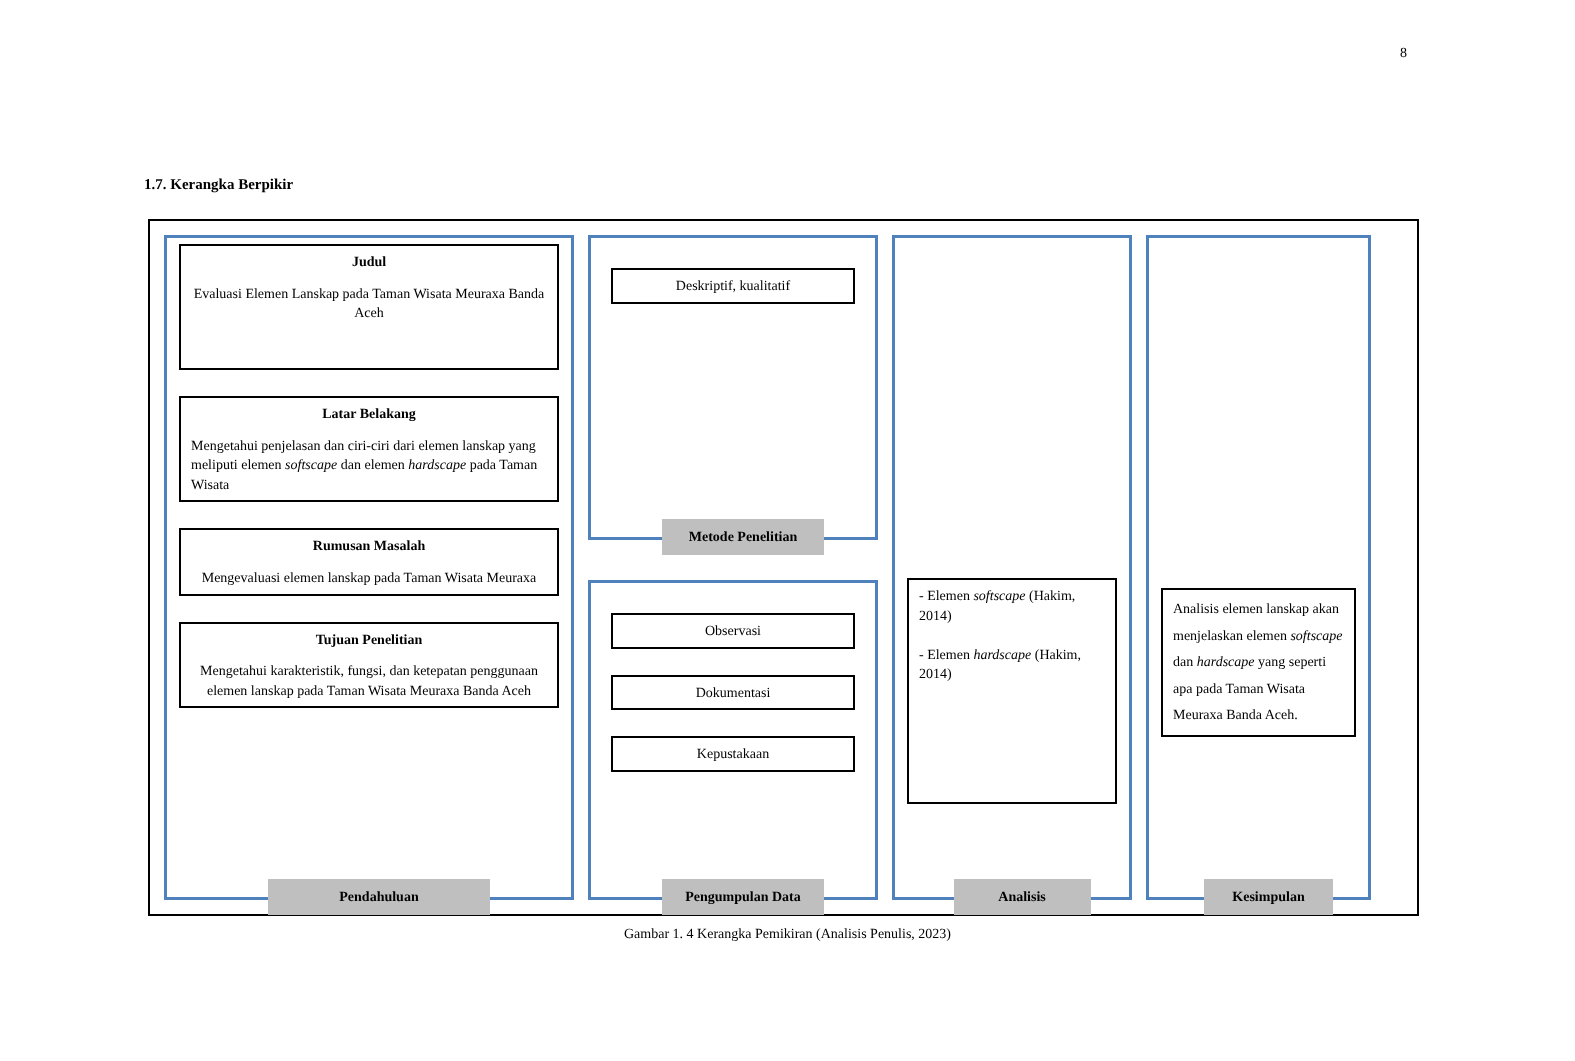8
1.7. Kerangka Berpikir
Judul
Evaluasi Elemen Lanskap pada Taman Wisata Meuraxa Banda Aceh
Latar Belakang
Mengetahui penjelasan dan ciri-ciri dari elemen lanskap yang meliputi elemen softscape dan elemen hardscape pada Taman Wisata
Rumusan Masalah
Mengevaluasi elemen lanskap pada Taman Wisata Meuraxa
Tujuan Penelitian
Mengetahui karakteristik, fungsi, dan ketepatan penggunaan elemen lanskap pada Taman Wisata Meuraxa Banda Aceh
Pendahuluan
Deskriptif, kualitatif
Metode Penelitian
Observasi
Dokumentasi
Kepustakaan
Pengumpulan Data
- Elemen softscape (Hakim, 2014)
- Elemen hardscape (Hakim, 2014)
Analisis
Analisis elemen lanskap akan menjelaskan elemen softscape dan hardscape yang seperti apa pada Taman Wisata Meuraxa Banda Aceh.
Kesimpulan
Gambar 1. 4 Kerangka Pemikiran (Analisis Penulis, 2023)